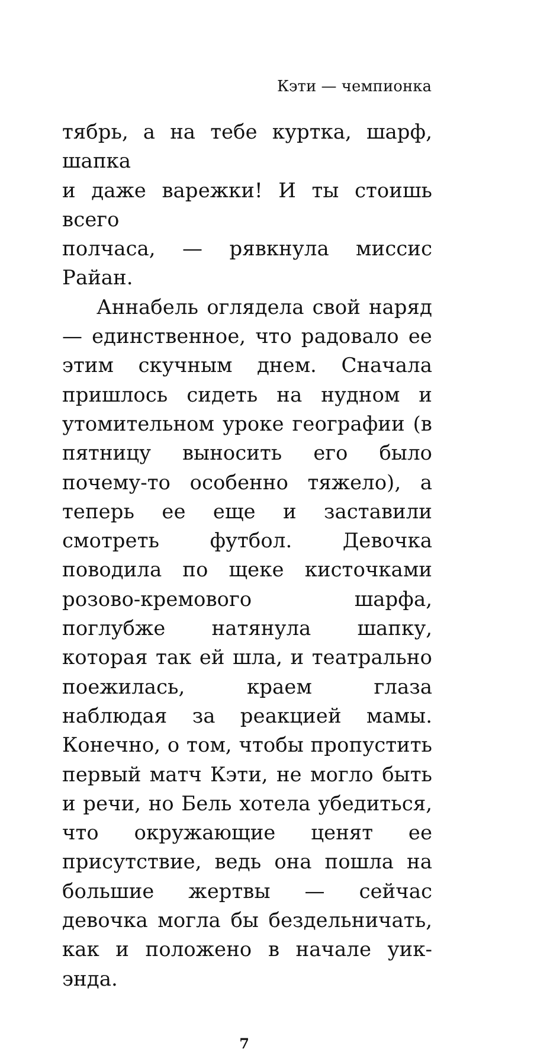Кэти — чемпионка
тябрь, а на тебе куртка, шарф, шапка
и даже варежки! И ты стоишь всего
полчаса, — рявкнула миссис Райан.
Аннабель оглядела свой наряд — единственное, что радовало ее этим скучным днем. Сначала пришлось сидеть на нудном и утомительном уроке географии (в пятницу выносить его было почему-то особенно тяжело), а теперь ее еще и заставили смотреть футбол. Девочка поводила по щеке кисточками розово-кремового шарфа, поглубже натянула шапку, которая так ей шла, и театрально поежилась, краем глаза наблюдая за реакцией мамы. Конечно, о том, чтобы пропустить первый матч Кэти, не могло быть и речи, но Бель хотела убедиться, что окружающие ценят ее присутствие, ведь она пошла на большие жертвы — сейчас девочка могла бы бездельничать, как и положено в начале уик-энда.
7